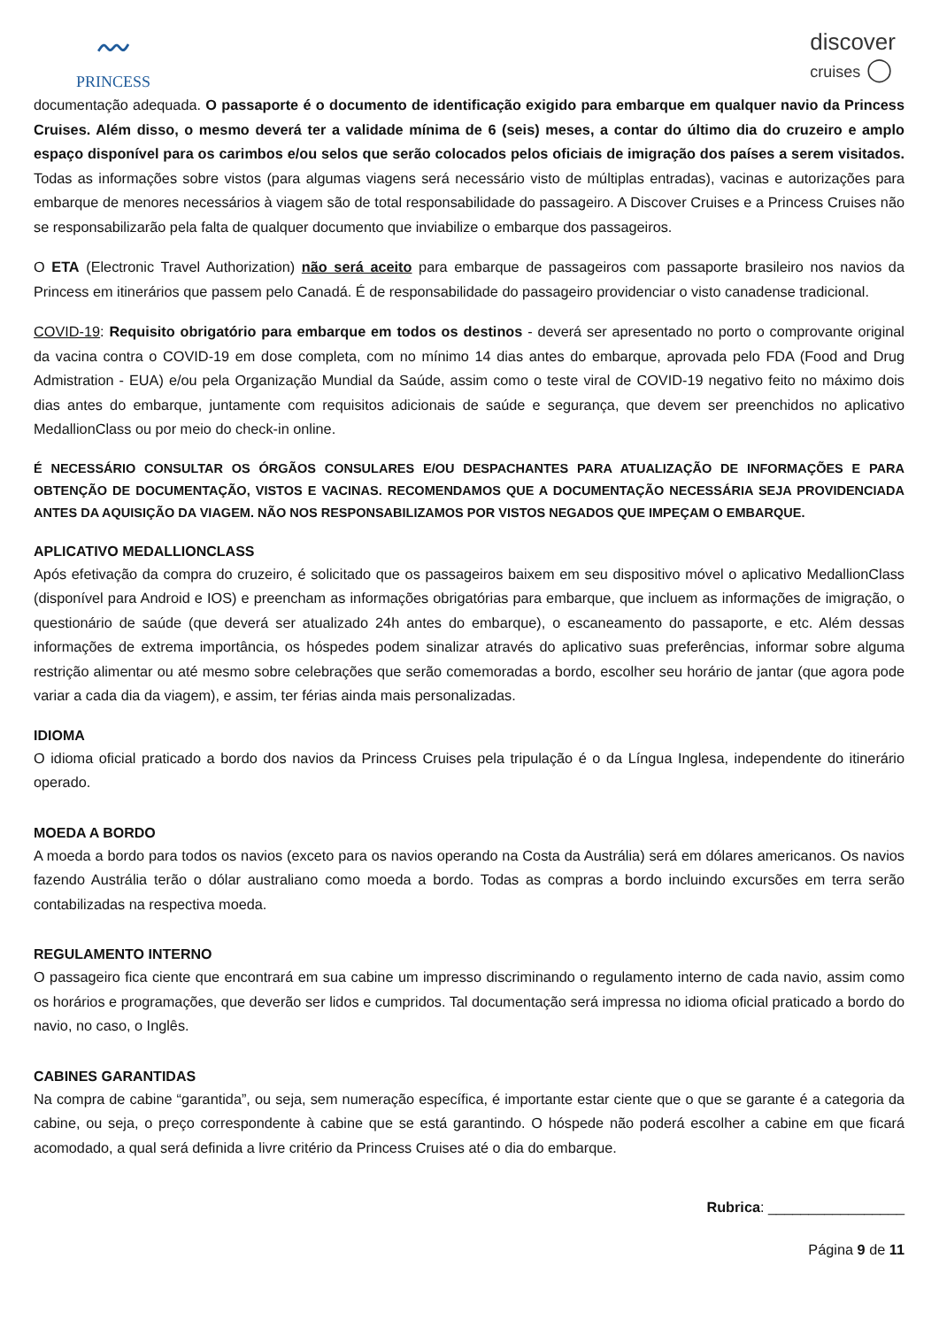〰
PRINCESS
discover
cruises ◯
documentação adequada. O passaporte é o documento de identificação exigido para embarque em qualquer navio da Princess Cruises. Além disso, o mesmo deverá ter a validade mínima de 6 (seis) meses, a contar do último dia do cruzeiro e amplo espaço disponível para os carimbos e/ou selos que serão colocados pelos oficiais de imigração dos países a serem visitados. Todas as informações sobre vistos (para algumas viagens será necessário visto de múltiplas entradas), vacinas e autorizações para embarque de menores necessários à viagem são de total responsabilidade do passageiro. A Discover Cruises e a Princess Cruises não se responsabilizarão pela falta de qualquer documento que inviabilize o embarque dos passageiros.
O ETA (Electronic Travel Authorization) não será aceito para embarque de passageiros com passaporte brasileiro nos navios da Princess em itinerários que passem pelo Canadá. É de responsabilidade do passageiro providenciar o visto canadense tradicional.
COVID-19: Requisito obrigatório para embarque em todos os destinos - deverá ser apresentado no porto o comprovante original da vacina contra o COVID-19 em dose completa, com no mínimo 14 dias antes do embarque, aprovada pelo FDA (Food and Drug Admistration - EUA) e/ou pela Organização Mundial da Saúde, assim como o teste viral de COVID-19 negativo feito no máximo dois dias antes do embarque, juntamente com requisitos adicionais de saúde e segurança, que devem ser preenchidos no aplicativo MedallionClass ou por meio do check-in online.
É NECESSÁRIO CONSULTAR OS ÓRGÃOS CONSULARES E/OU DESPACHANTES PARA ATUALIZAÇÃO DE INFORMAÇÕES E PARA OBTENÇÃO DE DOCUMENTAÇÃO, VISTOS E VACINAS. RECOMENDAMOS QUE A DOCUMENTAÇÃO NECESSÁRIA SEJA PROVIDENCIADA ANTES DA AQUISIÇÃO DA VIAGEM. NÃO NOS RESPONSABILIZAMOS POR VISTOS NEGADOS QUE IMPEÇAM O EMBARQUE.
APLICATIVO MEDALLIONCLASS
Após efetivação da compra do cruzeiro, é solicitado que os passageiros baixem em seu dispositivo móvel o aplicativo MedallionClass (disponível para Android e IOS) e preencham as informações obrigatórias para embarque, que incluem as informações de imigração, o questionário de saúde (que deverá ser atualizado 24h antes do embarque), o escaneamento do passaporte, e etc. Além dessas informações de extrema importância, os hóspedes podem sinalizar através do aplicativo suas preferências, informar sobre alguma restrição alimentar ou até mesmo sobre celebrações que serão comemoradas a bordo, escolher seu horário de jantar (que agora pode variar a cada dia da viagem), e assim, ter férias ainda mais personalizadas.
IDIOMA
O idioma oficial praticado a bordo dos navios da Princess Cruises pela tripulação é o da Língua Inglesa, independente do itinerário operado.
MOEDA A BORDO
A moeda a bordo para todos os navios (exceto para os navios operando na Costa da Austrália) será em dólares americanos. Os navios fazendo Austrália terão o dólar australiano como moeda a bordo. Todas as compras a bordo incluindo excursões em terra serão contabilizadas na respectiva moeda.
REGULAMENTO INTERNO
O passageiro fica ciente que encontrará em sua cabine um impresso discriminando o regulamento interno de cada navio, assim como os horários e programações, que deverão ser lidos e cumpridos. Tal documentação será impressa no idioma oficial praticado a bordo do navio, no caso, o Inglês.
CABINES GARANTIDAS
Na compra de cabine “garantida”, ou seja, sem numeração específica, é importante estar ciente que o que se garante é a categoria da cabine, ou seja, o preço correspondente à cabine que se está garantindo. O hóspede não poderá escolher a cabine em que ficará acomodado, a qual será definida a livre critério da Princess Cruises até o dia do embarque.
Rubrica: _________________
Página 9 de 11